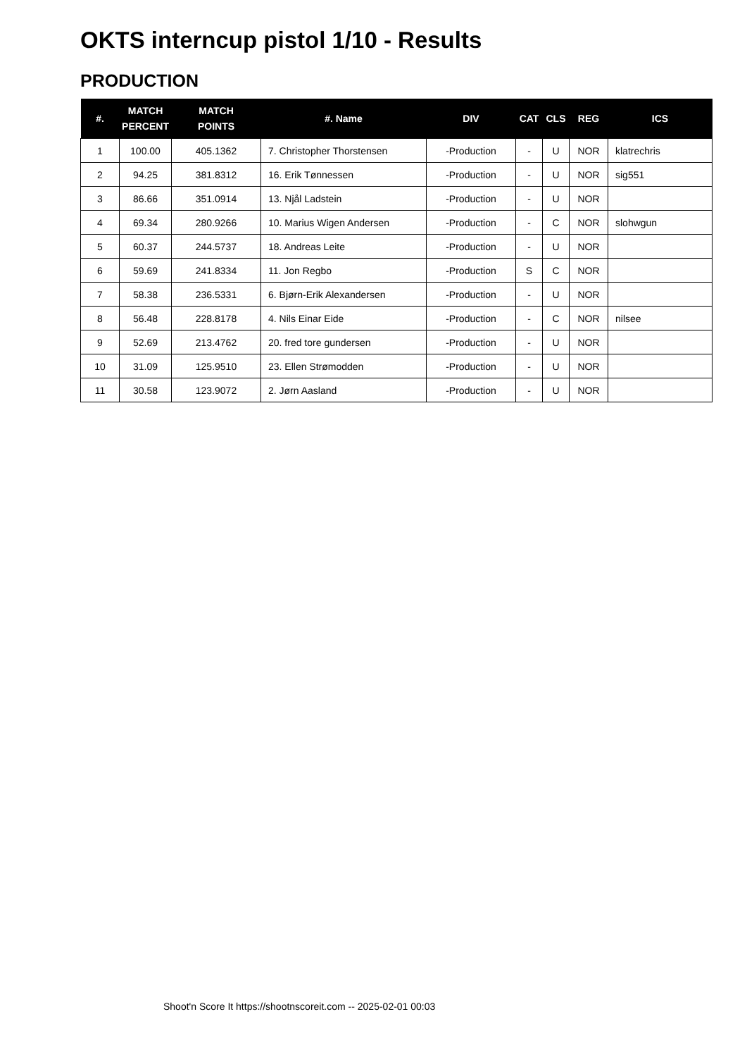OKTS interncup pistol 1/10 - Results
PRODUCTION
| #. | MATCH PERCENT | MATCH POINTS | #. Name | DIV | CAT | CLS | REG | ICS |
| --- | --- | --- | --- | --- | --- | --- | --- | --- |
| 1 | 100.00 | 405.1362 | 7. Christopher Thorstensen | -Production | - | U | NOR | klatrechris |
| 2 | 94.25 | 381.8312 | 16. Erik Tønnessen | -Production | - | U | NOR | sig551 |
| 3 | 86.66 | 351.0914 | 13. Njål Ladstein | -Production | - | U | NOR | |
| 4 | 69.34 | 280.9266 | 10. Marius Wigen Andersen | -Production | - | C | NOR | slohwgun |
| 5 | 60.37 | 244.5737 | 18. Andreas Leite | -Production | - | U | NOR | |
| 6 | 59.69 | 241.8334 | 11. Jon Regbo | -Production | S | C | NOR | |
| 7 | 58.38 | 236.5331 | 6. Bjørn-Erik Alexandersen | -Production | - | U | NOR | |
| 8 | 56.48 | 228.8178 | 4. Nils Einar Eide | -Production | - | C | NOR | nilsee |
| 9 | 52.69 | 213.4762 | 20. fred tore gundersen | -Production | - | U | NOR | |
| 10 | 31.09 | 125.9510 | 23. Ellen Strømodden | -Production | - | U | NOR | |
| 11 | 30.58 | 123.9072 | 2. Jørn Aasland | -Production | - | U | NOR | |
Shoot'n Score It https://shootnscoreit.com -- 2025-02-01 00:03